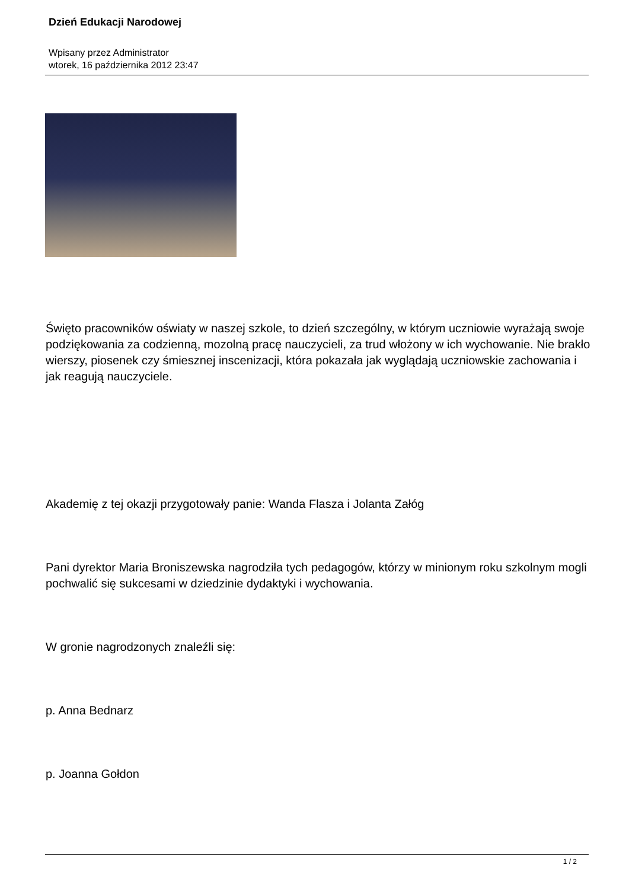Dzień Edukacji Narodowej
Wpisany przez Administrator
wtorek, 16 października 2012 23:47
Święto pracowników oświaty w naszej szkole, to dzień szczególny, w którym uczniowie wyrażają swoje podziękowania za codzienną, mozolną pracę nauczycieli, za trud włożony w ich wychowanie. Nie brakło wierszy, piosenek czy śmiesznej inscenizacji, która pokazała jak wyglądają uczniowskie zachowania i jak reagują nauczyciele.
Akademię z tej okazji przygotowały panie: Wanda Flasza i Jolanta Załóg
Pani dyrektor Maria Broniszewska nagrodziła tych pedagogów, którzy w minionym roku szkolnym mogli pochwalić się sukcesami w dziedzinie dydaktyki i wychowania.
W gronie nagrodzonych znaleźli się:
p. Anna Bednarz
p. Joanna Gołdon
1 / 2